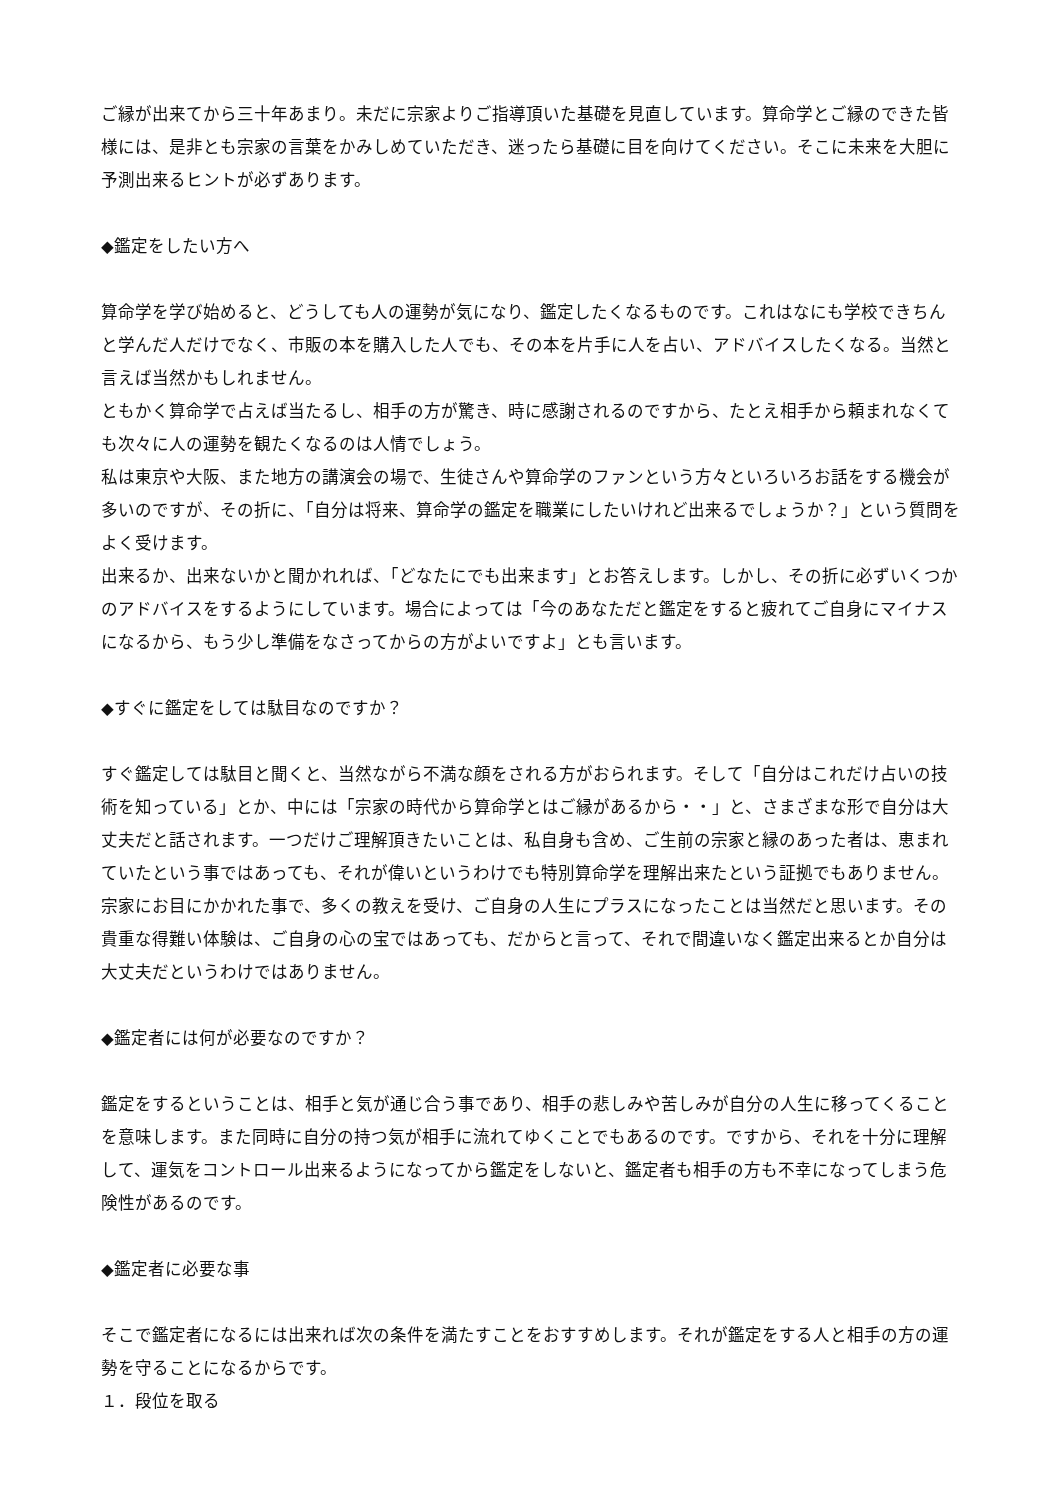ご縁が出来てから三十年あまり。未だに宗家よりご指導頂いた基礎を見直しています。算命学とご縁のできた皆様には、是非とも宗家の言葉をかみしめていただき、迷ったら基礎に目を向けてください。そこに未来を大胆に予測出来るヒントが必ずあります。
◆鑑定をしたい方へ
算命学を学び始めると、どうしても人の運勢が気になり、鑑定したくなるものです。これはなにも学校できちんと学んだ人だけでなく、市販の本を購入した人でも、その本を片手に人を占い、アドバイスしたくなる。当然と言えば当然かもしれません。
ともかく算命学で占えば当たるし、相手の方が驚き、時に感謝されるのですから、たとえ相手から頼まれなくても次々に人の運勢を観たくなるのは人情でしょう。
私は東京や大阪、また地方の講演会の場で、生徒さんや算命学のファンという方々といろいろお話をする機会が多いのですが、その折に、「自分は将来、算命学の鑑定を職業にしたいけれど出来るでしょうか？」という質問をよく受けます。
出来るか、出来ないかと聞かれれば、「どなたにでも出来ます」とお答えします。しかし、その折に必ずいくつかのアドバイスをするようにしています。場合によっては「今のあなただと鑑定をすると疲れてご自身にマイナスになるから、もう少し準備をなさってからの方がよいですよ」とも言います。
◆すぐに鑑定をしては駄目なのですか？
すぐ鑑定しては駄目と聞くと、当然ながら不満な顔をされる方がおられます。そして「自分はこれだけ占いの技術を知っている」とか、中には「宗家の時代から算命学とはご縁があるから・・」と、さまざまな形で自分は大丈夫だと話されます。一つだけご理解頂きたいことは、私自身も含め、ご生前の宗家と縁のあった者は、恵まれていたという事ではあっても、それが偉いというわけでも特別算命学を理解出来たという証拠でもありません。宗家にお目にかかれた事で、多くの教えを受け、ご自身の人生にプラスになったことは当然だと思います。その貴重な得難い体験は、ご自身の心の宝ではあっても、だからと言って、それで間違いなく鑑定出来るとか自分は大丈夫だというわけではありません。
◆鑑定者には何が必要なのですか？
鑑定をするということは、相手と気が通じ合う事であり、相手の悲しみや苦しみが自分の人生に移ってくることを意味します。また同時に自分の持つ気が相手に流れてゆくことでもあるのです。ですから、それを十分に理解して、運気をコントロール出来るようになってから鑑定をしないと、鑑定者も相手の方も不幸になってしまう危険性があるのです。
◆鑑定者に必要な事
そこで鑑定者になるには出来れば次の条件を満たすことをおすすめします。それが鑑定をする人と相手の方の運勢を守ることになるからです。
１．段位を取る